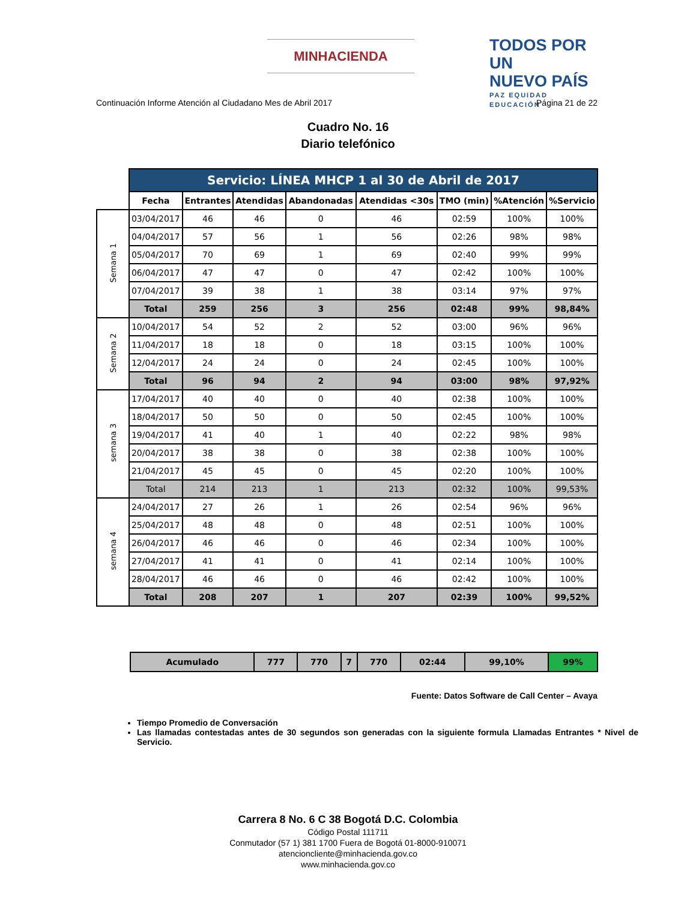MINHACIENDA
TODOS POR UN
NUEVO PAÍS
PAZ EQUIDAD EDUCACIÓN
Continuación Informe Atención al Ciudadano Mes de Abril 2017 Página 21 de 22
Cuadro No. 16
Diario telefónico
| | Servicio: LÍNEA MHCP 1 al 30 de Abril de 2017 | | | | | | | |
| | Fecha | Entrantes | Atendidas | Abandonadas | Atendidas <30s | TMO (min) | %Atención | %Servicio |
| Semana 1 | 03/04/2017 | 46 | 46 | 0 | 46 | 02:59 | 100% | 100% |
| | 04/04/2017 | 57 | 56 | 1 | 56 | 02:26 | 98% | 98% |
| | 05/04/2017 | 70 | 69 | 1 | 69 | 02:40 | 99% | 99% |
| | 06/04/2017 | 47 | 47 | 0 | 47 | 02:42 | 100% | 100% |
| | 07/04/2017 | 39 | 38 | 1 | 38 | 03:14 | 97% | 97% |
| | Total | 259 | 256 | 3 | 256 | 02:48 | 99% | 98,84% |
| Semana 2 | 10/04/2017 | 54 | 52 | 2 | 52 | 03:00 | 96% | 96% |
| | 11/04/2017 | 18 | 18 | 0 | 18 | 03:15 | 100% | 100% |
| | 12/04/2017 | 24 | 24 | 0 | 24 | 02:45 | 100% | 100% |
| | Total | 96 | 94 | 2 | 94 | 03:00 | 98% | 97,92% |
| semana 3 | 17/04/2017 | 40 | 40 | 0 | 40 | 02:38 | 100% | 100% |
| | 18/04/2017 | 50 | 50 | 0 | 50 | 02:45 | 100% | 100% |
| | 19/04/2017 | 41 | 40 | 1 | 40 | 02:22 | 98% | 98% |
| | 20/04/2017 | 38 | 38 | 0 | 38 | 02:38 | 100% | 100% |
| | 21/04/2017 | 45 | 45 | 0 | 45 | 02:20 | 100% | 100% |
| | Total | 214 | 213 | 1 | 213 | 02:32 | 100% | 99,53% |
| semana 4 | 24/04/2017 | 27 | 26 | 1 | 26 | 02:54 | 96% | 96% |
| | 25/04/2017 | 48 | 48 | 0 | 48 | 02:51 | 100% | 100% |
| | 26/04/2017 | 46 | 46 | 0 | 46 | 02:34 | 100% | 100% |
| | 27/04/2017 | 41 | 41 | 0 | 41 | 02:14 | 100% | 100% |
| | 28/04/2017 | 46 | 46 | 0 | 46 | 02:42 | 100% | 100% |
| | Total | 208 | 207 | 1 | 207 | 02:39 | 100% | 99,52% |
| Acumulado | 777 | 770 | 7 | 770 | 02:44 | 99,10% | 99% |
Fuente: Datos Software de Call Center – Avaya
Tiempo Promedio de Conversación
Las llamadas contestadas antes de 30 segundos son generadas con la siguiente formula Llamadas Entrantes * Nivel de Servicio.
Carrera 8 No. 6 C 38 Bogotá D.C. Colombia
Código Postal 111711
Conmutador (57 1) 381 1700 Fuera de Bogotá 01-8000-910071
atencioncliente@minhacienda.gov.co
www.minhacienda.gov.co